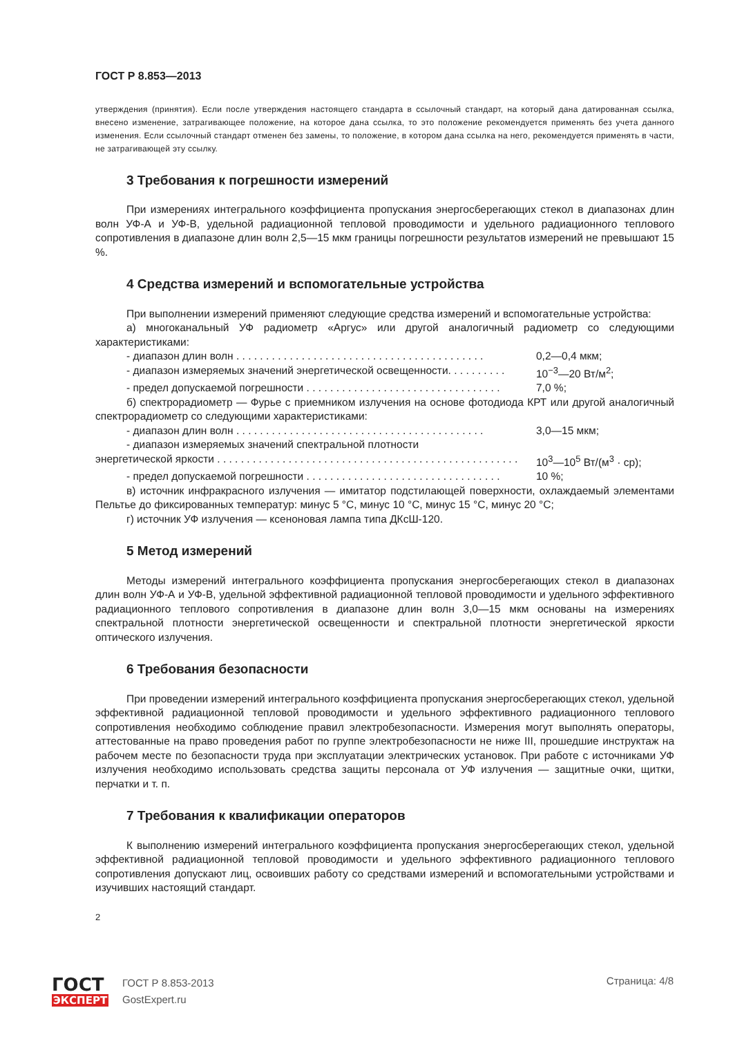ГОСТ Р 8.853—2013
утверждения (принятия). Если после утверждения настоящего стандарта в ссылочный стандарт, на который дана датированная ссылка, внесено изменение, затрагивающее положение, на которое дана ссылка, то это положение рекомендуется применять без учета данного изменения. Если ссылочный стандарт отменен без замены, то положение, в котором дана ссылка на него, рекомендуется применять в части, не затрагивающей эту ссылку.
3 Требования к погрешности измерений
При измерениях интегрального коэффициента пропускания энергосберегающих стекол в диапазонах длин волн УФ-А и УФ-В, удельной радиационной тепловой проводимости и удельного радиационного теплового сопротивления в диапазоне длин волн 2,5—15 мкм границы погрешности результатов измерений не превышают 15 %.
4 Средства измерений и вспомогательные устройства
При выполнении измерений применяют следующие средства измерений и вспомогательные устройства:
а) многоканальный УФ радиометр «Аргус» или другой аналогичный радиометр со следующими характеристиками:
- диапазон длин волн . . . . . . . . . . . . . . . . . . . . . . . . . . . . . . . . . . . . . . . . . . 0,2—0,4 мкм;
- диапазон измеряемых значений энергетической освещенности. . . . . . . . . . 10<sup>−3</sup>—20 Вт/м<sup>2</sup>;
- предел допускаемой погрешности . . . . . . . . . . . . . . . . . . . . . . . . . . . . . . . . . 7,0 %;
б) спектрорадиометр — Фурье с приемником излучения на основе фотодиода КРТ или другой аналогичный спектрорадиометр со следующими характеристиками:
- диапазон длин волн . . . . . . . . . . . . . . . . . . . . . . . . . . . . . . . . . . . . . . . . . . 3,0—15 мкм;
- диапазон измеряемых значений спектральной плотности
энергетической яркости . . . . . . . . . . . . . . . . . . . . . . . . . . . . . . . . . . . . . . . . . . . . . . . . . . . 10<sup>3</sup>—10<sup>5</sup> Вт/(м<sup>3</sup> · ср);
- предел допускаемой погрешности . . . . . . . . . . . . . . . . . . . . . . . . . . . . . . . . . 10 %;
в) источник инфракрасного излучения — имитатор подстилающей поверхности, охлаждаемый элементами Пельтье до фиксированных температур: минус 5 °С, минус 10 °С, минус 15 °С, минус 20 °С;
г) источник УФ излучения — ксеноновая лампа типа ДКсШ-120.
5 Метод измерений
Методы измерений интегрального коэффициента пропускания энергосберегающих стекол в диапазонах длин волн УФ-А и УФ-В, удельной эффективной радиационной тепловой проводимости и удельного эффективного радиационного теплового сопротивления в диапазоне длин волн 3,0—15 мкм основаны на измерениях спектральной плотности энергетической освещенности и спектральной плотности энергетической яркости оптического излучения.
6 Требования безопасности
При проведении измерений интегрального коэффициента пропускания энергосберегающих стекол, удельной эффективной радиационной тепловой проводимости и удельного эффективного радиационного теплового сопротивления необходимо соблюдение правил электробезопасности. Измерения могут выполнять операторы, аттестованные на право проведения работ по группе электробезопасности не ниже III, прошедшие инструктаж на рабочем месте по безопасности труда при эксплуатации электрических установок. При работе с источниками УФ излучения необходимо использовать средства защиты персонала от УФ излучения — защитные очки, щитки, перчатки и т. п.
7 Требования к квалификации операторов
К выполнению измерений интегрального коэффициента пропускания энергосберегающих стекол, удельной эффективной радиационной тепловой проводимости и удельного эффективного радиационного теплового сопротивления допускают лиц, освоивших работу со средствами измерений и вспомогательными устройствами и изучивших настоящий стандарт.
2
ГОСТ
ЭКСПЕРТ
ГОСТ Р 8.853-2013
GostExpert.ru
Страница: 4/8